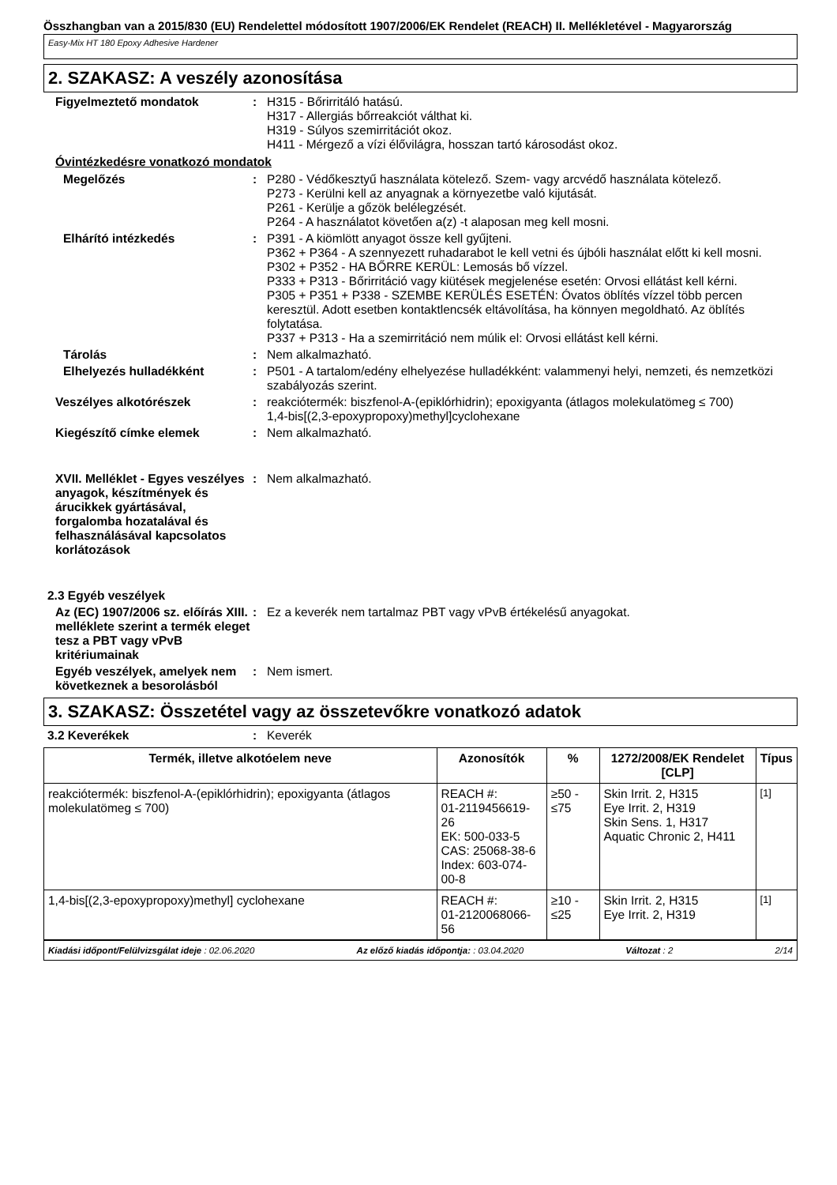Összhangban van a 2015/830 (EU) Rendelettel módosított 1907/2006/EK Rendelet (REACH) II. Mellékletével - Magyarország
Easy-Mix HT 180 Epoxy Adhesive Hardener
2. SZAKASZ: A veszély azonosítása
Figyelmeztető mondatok : H315 - Bőrirritáló hatású.
H317 - Allergiás bőrreakciót válthat ki.
H319 - Súlyos szemirritációt okoz.
H411 - Mérgező a vízi élővilágra, hosszan tartó károsodást okoz.
Óvintézkedésre vonatkozó mondatok
Megelőzés : P280 - Védőkesztyű használata kötelező. Szem- vagy arcvédő használata kötelező.
P273 - Kerülni kell az anyagnak a környezetbe való kijutását.
P261 - Kerülje a gőzök belélegzését.
P264 - A használatot követően a(z) -t alaposan meg kell mosni.
Elhárító intézkedés : P391 - A kiömlött anyagot össze kell gyűjteni.
P362 + P364 - A szennyezett ruhadarabot le kell vetni és újbóli használat előtt ki kell mosni.
P302 + P352 - HA BŐRRE KERÜL: Lemosás bő vízzel.
P333 + P313 - Bőrirritáció vagy kiütések megjelenése esetén: Orvosi ellátást kell kérni.
P305 + P351 + P338 - SZEMBE KERÜLÉS ESETÉN: Óvatos öblítés vízzel több percen keresztül. Adott esetben kontaktlencsék eltávolítása, ha könnyen megoldható. Az öblítés folytatása.
P337 + P313 - Ha a szemirritáció nem múlik el: Orvosi ellátást kell kérni.
Tárolás : Nem alkalmazható.
Elhelyezés hulladékként : P501 - A tartalom/edény elhelyezése hulladékként: valammenyi helyi, nemzeti, és nemzetközi szabályozás szerint.
Veszélyes alkotórészek : reakciótermék: biszfenol-A-(epiklórhidrin); epoxigyanta (átlagos molekulatömeg ≤ 700)
1,4-bis[(2,3-epoxypropoxy)methyl]cyclohexane
Kiegészítő címke elemek : Nem alkalmazható.
XVII. Melléklet - Egyes veszélyes anyagok, készítmények és árucikkek gyártásával, forgalomba hozatalával és felhasználásával kapcsolatos korlátozások
: Nem alkalmazható.
2.3 Egyéb veszélyek
Az (EC) 1907/2006 sz. előírás XIII. melléklete szerint a termék eleget tesz a PBT vagy vPvB kritériumainak
: Ez a keverék nem tartalmaz PBT vagy vPvB értékelésű anyagokat.
Egyéb veszélyek, amelyek nem következnek a besorolásból
: Nem ismert.
3. SZAKASZ: Összetétel vagy az összetevőkre vonatkozó adatok
3.2 Keverékek : Keverék
| Termék, illetve alkotóelem neve | Azonosítók | % | 1272/2008/EK Rendelet [CLP] | Típus |
| --- | --- | --- | --- | --- |
| reakciótermék: biszfenol-A-(epiklórhidrin); epoxigyanta (átlagos molekulatömeg ≤ 700) | REACH #: 01-2119456619-26 EK: 500-033-5 CAS: 25068-38-6 Index: 603-074-00-8 | ≥50 - ≤75 | Skin Irrit. 2, H315 Eye Irrit. 2, H319 Skin Sens. 1, H317 Aquatic Chronic 2, H411 | <sup>[1]</sup> |
| 1,4-bis[(2,3-epoxypropoxy)methyl] cyclohexane | REACH #: 01-2120068066-56 | ≥10 - ≤25 | Skin Irrit. 2, H315 Eye Irrit. 2, H319 | <sup>[1]</sup> |
Kiadási időpont/Felülvizsgálat ideje : 02.06.2020 Az előző kiadás időpontja: : 03.04.2020 Változat : 2 2/14